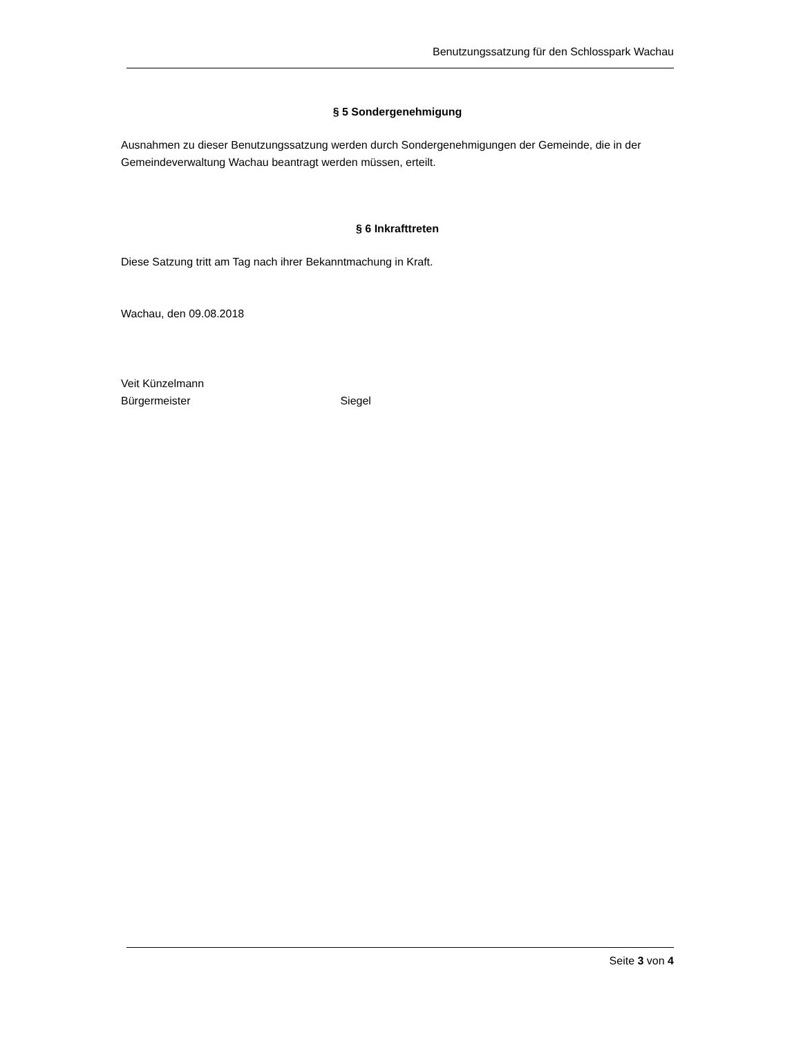Benutzungssatzung für den Schlosspark Wachau
§ 5 Sondergenehmigung
Ausnahmen zu dieser Benutzungssatzung werden durch Sondergenehmigungen der Gemeinde, die in der Gemeindeverwaltung Wachau beantragt werden müssen, erteilt.
§ 6 Inkrafttreten
Diese Satzung tritt am Tag nach ihrer Bekanntmachung in Kraft.
Wachau, den 09.08.2018
Veit Künzelmann
Bürgermeister Siegel
Seite 3 von 4